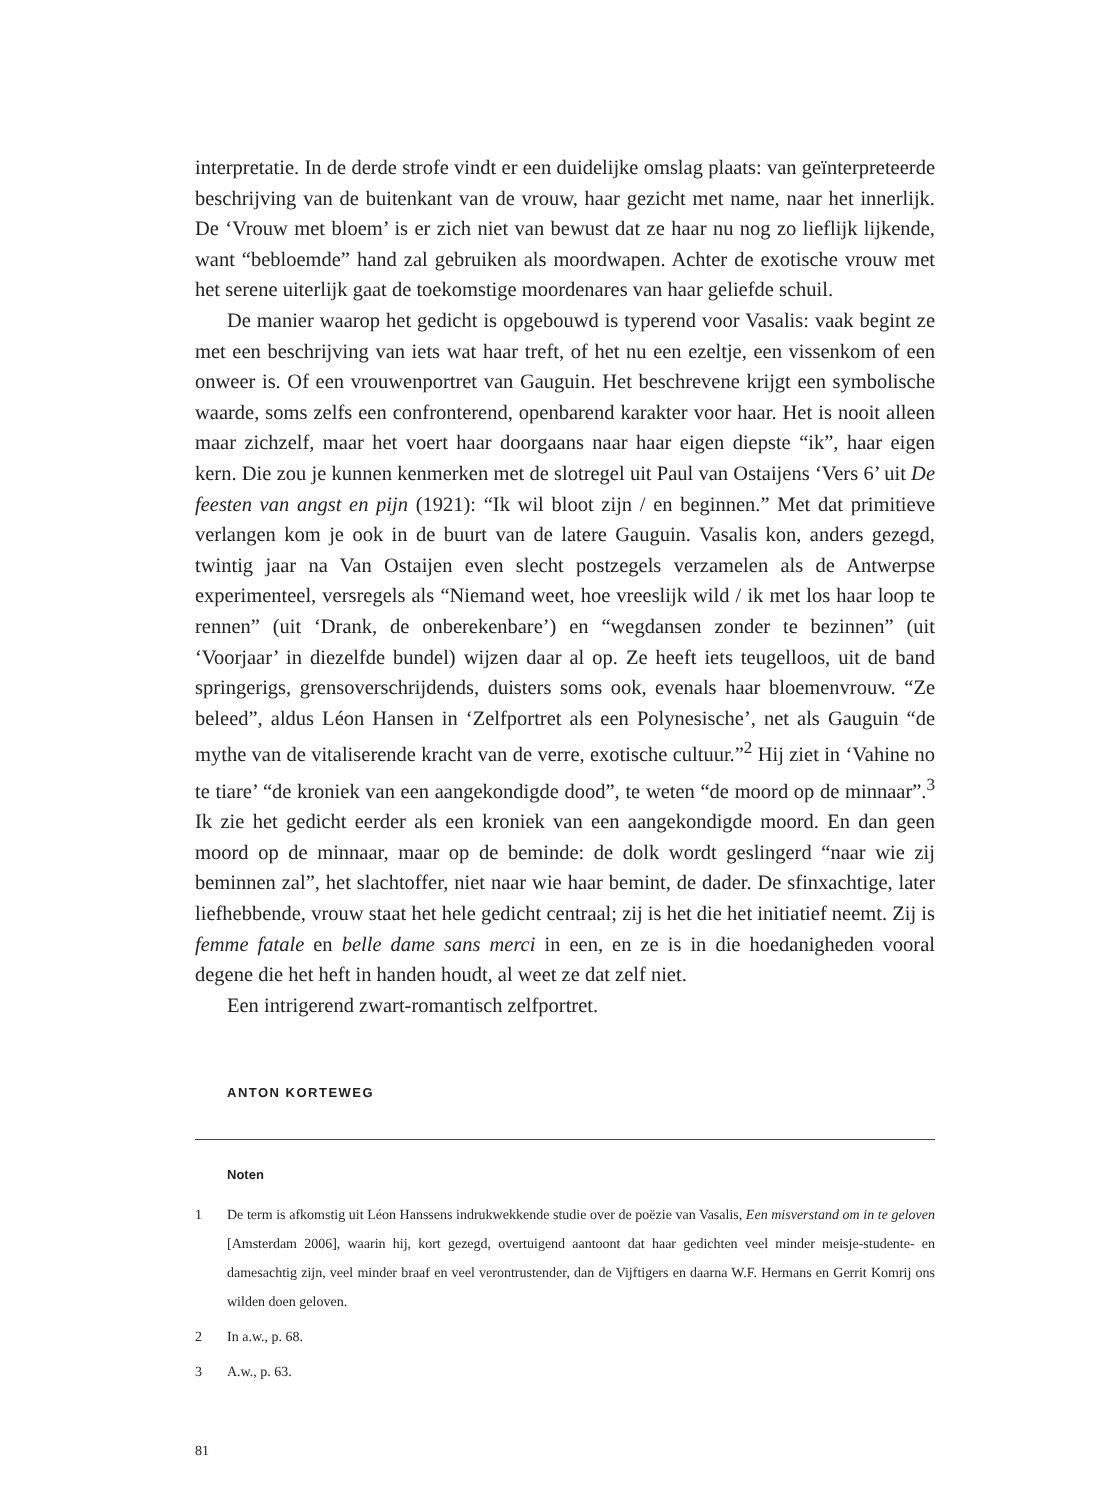interpretatie. In de derde strofe vindt er een duidelijke omslag plaats: van geïnterpreteer­de beschrijving van de buitenkant van de vrouw, haar gezicht met name, naar het inner­lijk. De ‘Vrouw met bloem’ is er zich niet van bewust dat ze haar nu nog zo lieflijk lijken­de, want “bebloemde” hand zal gebruiken als moordwapen. Achter de exotische vrouw met het serene uiterlijk gaat de toekomstige moordenares van haar geliefde schuil.
De manier waarop het gedicht is opgebouwd is typerend voor Vasalis: vaak begint ze met een beschrijving van iets wat haar treft, of het nu een ezeltje, een vissenkom of een onweer is. Of een vrouwenportret van Gauguin. Het beschrevene krijgt een sym­bolische waarde, soms zelfs een confronterend, openbarend karakter voor haar. Het is nooit alleen maar zichzelf, maar het voert haar doorgaans naar haar eigen diepste “ik”, haar eigen kern. Die zou je kunnen kenmerken met de slotregel uit Paul van Ostaijens ‘Vers 6’ uit De feesten van angst en pijn (1921): “Ik wil bloot zijn / en beginnen.” Met dat primitieve verlangen kom je ook in de buurt van de latere Gauguin. Vasalis kon, anders gezegd, twintig jaar na Van Ostaijen even slecht postzegels verzamelen als de Ant­werpse experimenteel, versregels als “Niemand weet, hoe vreeslijk wild / ik met los haar loop te rennen” (uit ‘Drank, de onberekenbare’) en “wegdansen zonder te bezin­nen” (uit ‘Voorjaar’ in diezelfde bundel) wijzen daar al op. Ze heeft iets teugelloos, uit de band springerigs, grensoverschrijdends, duisters soms ook, evenals haar bloemen­vrouw. “Ze beleed”, aldus Léon Hansen in ‘Zelfportret als een Polynesische’, net als Gauguin “de mythe van de vitaliserende kracht van de verre, exotische cultuur.”<sup>2</sup> Hij ziet in ‘Vahine no te tiare’ “de kroniek van een aangekondigde dood”, te weten “de moord op de minnaar”.<sup>3</sup> Ik zie het gedicht eerder als een kroniek van een aangekondig­de moord. En dan geen moord op de minnaar, maar op de beminde: de dolk wordt geslin­gerd “naar wie zij beminnen zal”, het slachtoffer, niet naar wie haar bemint, de dader. De sfinxachtige, later liefhebbende, vrouw staat het hele gedicht centraal; zij is het die het initiatief neemt. Zij is femme fatale en belle dame sans merci in een, en ze is in die hoeda­nigheden vooral degene die het heft in handen houdt, al weet ze dat zelf niet.
Een intrigerend zwart-romantisch zelfportret.
ANTON KORTEWEG
Noten
1 De term is afkomstig uit Léon Hanssens indrukwekkende studie over de poëzie van Vasalis, Een misver­stand om in te geloven [Amsterdam 2006], waarin hij, kort gezegd, overtuigend aantoont dat haar gedichten veel minder meisje-studente- en damesachtig zijn, veel minder braaf en veel verontrustender, dan de Vijf­tigers en daarna W.F. Hermans en Gerrit Komrij ons wilden doen geloven.
2 In a.w., p. 68.
3 A.w., p. 63.
81